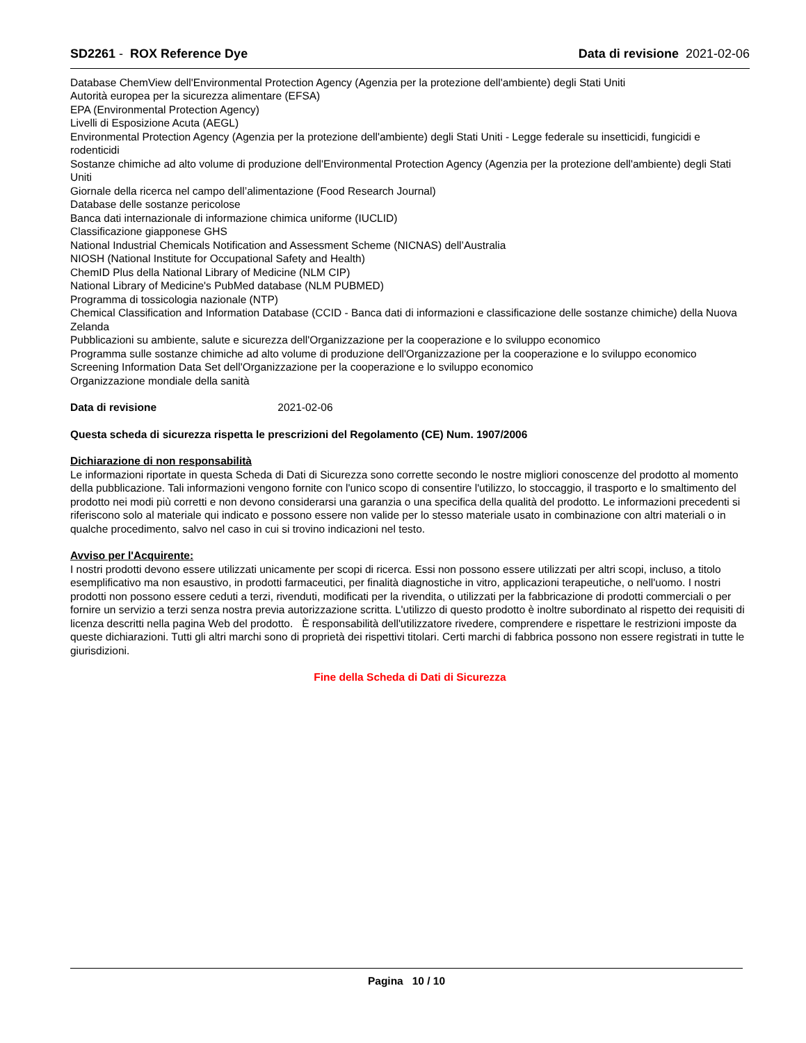SD2261 - ROX Reference Dye Data di revisione 2021-02-06
Database ChemView dell'Environmental Protection Agency (Agenzia per la protezione dell'ambiente) degli Stati Uniti
Autorità europea per la sicurezza alimentare (EFSA)
EPA (Environmental Protection Agency)
Livelli di Esposizione Acuta (AEGL)
Environmental Protection Agency (Agenzia per la protezione dell'ambiente) degli Stati Uniti - Legge federale su insetticidi, fungicidi e rodenticidi
Sostanze chimiche ad alto volume di produzione dell'Environmental Protection Agency (Agenzia per la protezione dell'ambiente) degli Stati Uniti
Giornale della ricerca nel campo dell’alimentazione (Food Research Journal)
Database delle sostanze pericolose
Banca dati internazionale di informazione chimica uniforme (IUCLID)
Classificazione giapponese GHS
National Industrial Chemicals Notification and Assessment Scheme (NICNAS) dell’Australia
NIOSH (National Institute for Occupational Safety and Health)
ChemID Plus della National Library of Medicine (NLM CIP)
National Library of Medicine's PubMed database (NLM PUBMED)
Programma di tossicologia nazionale (NTP)
Chemical Classification and Information Database (CCID - Banca dati di informazioni e classificazione delle sostanze chimiche) della Nuova Zelanda
Pubblicazioni su ambiente, salute e sicurezza dell'Organizzazione per la cooperazione e lo sviluppo economico
Programma sulle sostanze chimiche ad alto volume di produzione dell'Organizzazione per la cooperazione e lo sviluppo economico
Screening Information Data Set dell'Organizzazione per la cooperazione e lo sviluppo economico
Organizzazione mondiale della sanità
Data di revisione 2021-02-06
Questa scheda di sicurezza rispetta le prescrizioni del Regolamento (CE) Num. 1907/2006
Dichiarazione di non responsabilità
Le informazioni riportate in questa Scheda di Dati di Sicurezza sono corrette secondo le nostre migliori conoscenze del prodotto al momento della pubblicazione. Tali informazioni vengono fornite con l'unico scopo di consentire l'utilizzo, lo stoccaggio, il trasporto e lo smaltimento del prodotto nei modi più corretti e non devono considerarsi una garanzia o una specifica della qualità del prodotto. Le informazioni precedenti si riferiscono solo al materiale qui indicato e possono essere non valide per lo stesso materiale usato in combinazione con altri materiali o in qualche procedimento, salvo nel caso in cui si trovino indicazioni nel testo.
Avviso per l'Acquirente:
I nostri prodotti devono essere utilizzati unicamente per scopi di ricerca. Essi non possono essere utilizzati per altri scopi, incluso, a titolo esemplificativo ma non esaustivo, in prodotti farmaceutici, per finalità diagnostiche in vitro, applicazioni terapeutiche, o nell'uomo. I nostri prodotti non possono essere ceduti a terzi, rivenduti, modificati per la rivendita, o utilizzati per la fabbricazione di prodotti commerciali o per fornire un servizio a terzi senza nostra previa autorizzazione scritta. L'utilizzo di questo prodotto è inoltre subordinato al rispetto dei requisiti di licenza descritti nella pagina Web del prodotto. È responsabilità dell'utilizzatore rivedere, comprendere e rispettare le restrizioni imposte da queste dichiarazioni. Tutti gli altri marchi sono di proprietà dei rispettivi titolari. Certi marchi di fabbrica possono non essere registrati in tutte le giurisdizioni.
Fine della Scheda di Dati di Sicurezza
Pagina 10 / 10